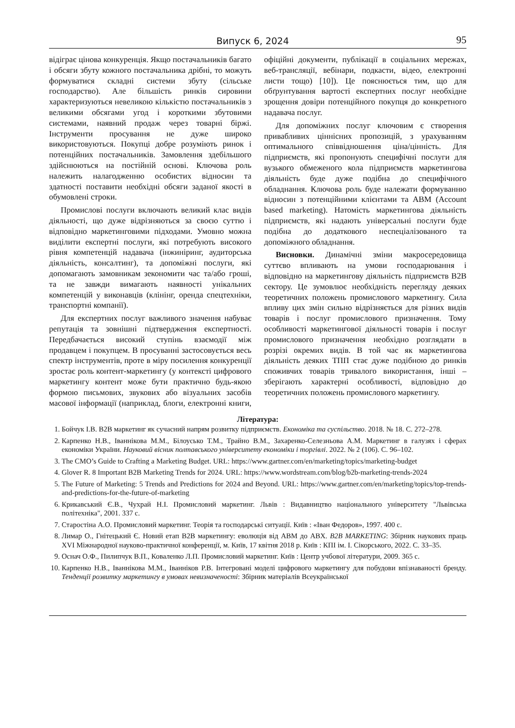Випуск 6, 2024 95
відіграє цінова конкуренція. Якщо постачальників багато і обсяги збуту кожного постачальника дрібні, то можуть формуватися складні системи збуту (сільське господарство). Але більшість ринків сировини характеризуються невеликою кількістю постачальників з великими обсягами угод і короткими збутовими системами, наявний продаж через товарні біржі. Інструменти просування не дуже широко використовуються. Покупці добре розуміють ринок і потенційних постачальників. Замовлення здебільшого здійснюються на постійній основі. Ключова роль належить налагодженню особистих відносин та здатності поставити необхідні обсяги заданої якості в обумовлені строки.
Промислові послуги включають великий клас видів діяльності, що дуже відрізняються за своєю суттю і відповідно маркетинговими підходами. Умовно можна виділити експертні послуги, які потребують високого рівня компетенцій надавача (інжиніринг, аудиторська діяльність, консалтинг), та допоміжні послуги, які допомагають замовникам зекономити час та/або гроші, та не завжди вимагають наявності унікальних компетенцій у виконавців (клінінг, оренда спецтехніки, транспортні компанії).
Для експертних послуг важливого значення набуває репутація та зовнішні підтвердження експертності. Передбачається високий ступінь взаємодії між продавцем і покупцем. В просуванні застосовується весь спектр інструментів, проте в міру посилення конкуренції зростає роль контент-маркетингу (у контексті цифрового маркетингу контент може бути практично будь-якою формою письмових, звукових або візуальних засобів масової інформації (наприклад, блоги, електронні книги, офіційні документи, публікації в соціальних мережах, веб-трансляції, вебінари, подкасти, відео, електронні листи тощо) [10]). Це пояснюється тим, що для обґрунтування вартості експертних послуг необхідне зрощення довіри потенційного покупця до конкретного надавача послуг.
Для допоміжних послуг ключовим є створення привабливих ціннісних пропозицій, з урахуванням оптимального співвідношення ціна/цінність. Для підприємств, які пропонують специфічні послуги для вузького обмеженого кола підприємств маркетингова діяльність буде дуже подібна до специфічного обладнання. Ключова роль буде належати формуванню відносин з потенційними клієнтами та ABM (Account based marketing). Натомість маркетингова діяльність підприємств, які надають універсальні послуги буде подібна до додаткового неспеціалізованого та допоміжного обладнання.
Висновки. Динамічні зміни макросередовища суттєво впливають на умови господарювання і відповідно на маркетингову діяльність підприємств B2B сектору. Це зумовлює необхідність перегляду деяких теоретичних положень промислового маркетингу. Сила впливу цих змін сильно відрізняється для різних видів товарів і послуг промислового призначення. Тому особливості маркетингової діяльності товарів і послуг промислового призначення необхідно розглядати в розрізі окремих видів. В той час як маркетингова діяльність деяких ТПП стає дуже подібною до ринків споживчих товарів тривалого використання, інші – зберігають характерні особливості, відповідно до теоретичних положень промислового маркетингу.
Література:
1. Бойчук І.В. B2B маркетинг як сучасний напрям розвитку підприємств. Економіка та суспільство. 2018. № 18. С. 272–278.
2. Карпенко Н.В., Іваннікова М.М., Білоусько Т.М., Трайно В.М., Захаренко-Селезньова А.М. Маркетинг в галузях і сферах економіки України. Науковий вісник полтавського університету економіки і торгівлі. 2022. № 2 (106). С. 96–102.
3. The CMO’s Guide to Crafting a Marketing Budget. URL: https://www.gartner.com/en/marketing/topics/marketing-budget
4. Glover R. 8 Important B2B Marketing Trends for 2024. URL: https://www.wordstream.com/blog/b2b-marketing-trends-2024
5. The Future of Marketing: 5 Trends and Predictions for 2024 and Beyond. URL: https://www.gartner.com/en/marketing/topics/top-trends-and-predictions-for-the-future-of-marketing
6. Крикавський Є.В., Чухрай Н.І. Промисловий маркетинг. Львів : Видавництво національного університету "Львівська політехніка", 2001. 337 с.
7. Старостіна А.О. Промисловий маркетинг. Теорія та господарські ситуації. Київ : «Іван Федоров», 1997. 400 с.
8. Лимар О., Гнітецький Є. Новий етап B2B маркетингу: еволюція від ABM до ABX. B2B MARKETING: Збірник наукових праць XVI Міжнародної науково-практичної конференції, м. Київ, 17 квітня 2018 р. Київ : КПІ ім. І. Сікорського, 2022. С. 33–35.
9. Оснач О.Ф., Пилипчук В.П., Коваленко Л.П. Промисловий маркетинг. Київ : Центр учбової літератури, 2009. 365 с.
10. Карпенко Н.В., Іваннікова М.М., Іванніков Р.В. Інтегровані моделі цифрового маркетингу для побудови впізнаваності бренду. Тенденції розвитку маркетингу в умовах невизначеності: Збірник матеріалів Всеукраїнської